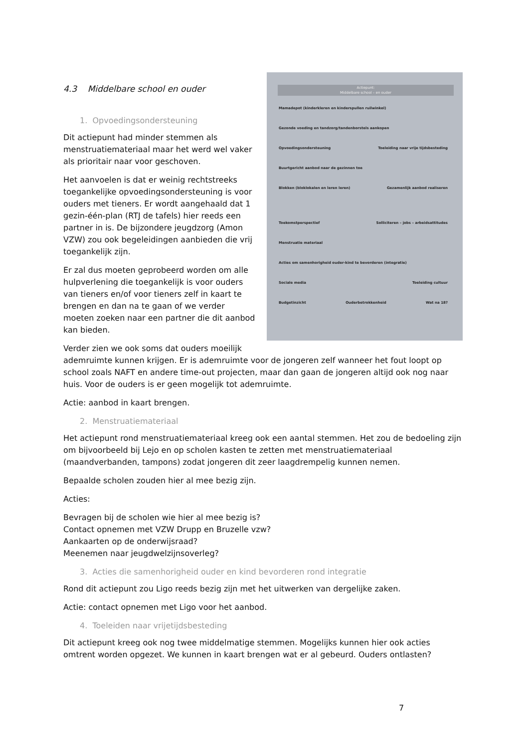Actiepunt:
Middelbare school – en ouder
Mamadepot (kinderkleren en kinderspullen ruilwinkel)
Gezonde voeding en tandzorg/tandenborstels aankopen
Opvoedingsondersteuning Toeleiding naar vrije tijdsbesteding
Buurtgericht aanbod naar de gezinnen toe
Blokken (bloklokalen en leren leren) Gezamenlijk aanbod realiseren
Toekomstperspectief Solliciteren – jobs – arbeidsattitudes
Menstruatie materiaal
Acties om samenhorigheid ouder-kind te bevorderen (integratie)
Sociale media Toeleiding cultuur
Budgetinzicht Ouderbetrokkenheid Wat na 18?
4.3 Middelbare school en ouder
1. Opvoedingsondersteuning
Dit actiepunt had minder stemmen als menstruatiemateriaal maar het werd wel vaker als prioritair naar voor geschoven.
Het aanvoelen is dat er weinig rechtstreeks toegankelijke opvoedingsondersteuning is voor ouders met tieners. Er wordt aangehaald dat 1 gezin-één-plan (RTJ de tafels) hier reeds een partner in is. De bijzondere jeugdzorg (Amon VZW) zou ook begeleidingen aanbieden die vrij toegankelijk zijn.
Er zal dus moeten geprobeerd worden om alle hulpverlening die toegankelijk is voor ouders van tieners en/of voor tieners zelf in kaart te brengen en dan na te gaan of we verder moeten zoeken naar een partner die dit aanbod kan bieden.
Verder zien we ook soms dat ouders moeilijk ademruimte kunnen krijgen. Er is ademruimte voor de jongeren zelf wanneer het fout loopt op school zoals NAFT en andere time-out projecten, maar dan gaan de jongeren altijd ook nog naar huis. Voor de ouders is er geen mogelijk tot ademruimte.
Actie: aanbod in kaart brengen.
2. Menstruatiemateriaal
Het actiepunt rond menstruatiemateriaal kreeg ook een aantal stemmen. Het zou de bedoeling zijn om bijvoorbeeld bij Lejo en op scholen kasten te zetten met menstruatiemateriaal (maandverbanden, tampons) zodat jongeren dit zeer laagdrempelig kunnen nemen.
Bepaalde scholen zouden hier al mee bezig zijn.
Acties:
Bevragen bij de scholen wie hier al mee bezig is?
Contact opnemen met VZW Drupp en Bruzelle vzw?
Aankaarten op de onderwijsraad?
Meenemen naar jeugdwelzijnsoverleg?
3. Acties die samenhorigheid ouder en kind bevorderen rond integratie
Rond dit actiepunt zou Ligo reeds bezig zijn met het uitwerken van dergelijke zaken.
Actie: contact opnemen met Ligo voor het aanbod.
4. Toeleiden naar vrijetijdsbesteding
Dit actiepunt kreeg ook nog twee middelmatige stemmen. Mogelijks kunnen hier ook acties omtrent worden opgezet. We kunnen in kaart brengen wat er al gebeurd. Ouders ontlasten?
7